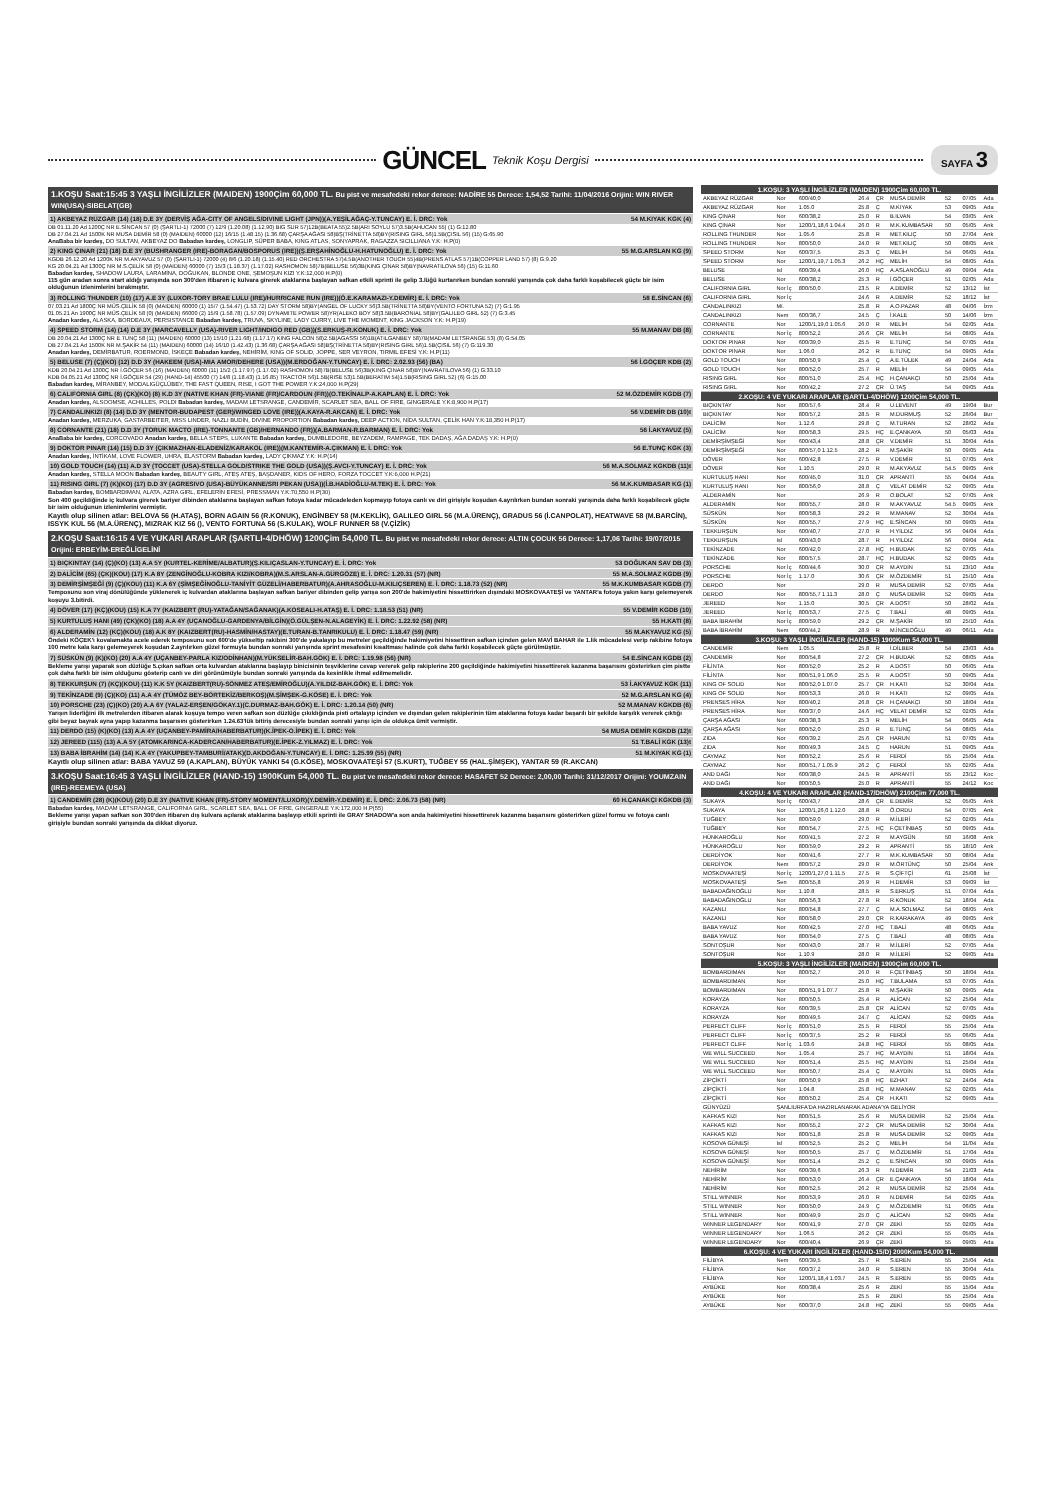GÜNCEL Teknik Koşu Dergisi SAYFA 3
1.KOŞU Saat:15:45 3 YAŞLI İNGİLİZLER (MAIDEN) 1900Çim 60,000 TL. Bu pist ve mesafedeki rekor derece: NADİRE 55 Derece: 1,54,52 Tarihi: 11/04/2016 Orijini: WIN RIVER WIN(USA)-SIBELAT(GB)
1) AKBEYAZ RÜZGAR (14) (18) D.E 3Y (DERVİŞ AĞA-CITY OF ANGELS/DIVINE LIGHT (JPN))(A.YEŞİLAĞAÇ-Y.TUNCAY) E. İ. DRC: Yok 54 M.KIYAK KGK (4)
DB 01.11.20 Ad 1200Ç NR E.SİNCAN 57 (0) (ŞARTLI-1) 72000 (7) 12/9 (1.20.08) (1.12.90) BIG SUR 57)12B(BEATA 55)2.5B(ARI SOYLU 57)3.5B(AHUCAN 55) (1) G:12.80
DB 27.04.21 Ad 1500K NR MUSA DEMİR 58 (0) (MAIDEN) 60000 (12) 16/15 (1.48.15) (1.36.68) ÇARŞA AĞASI 58)BŞ(TRİNETTA 58)BY(RISING GIRL 56)1.5B(ÇISIL 56) (15) G:65.90
AnaBaba bir kardeş, DO SULTAN, AKBEYAZ DO Babadan kardeş, LONGLIP, SÜPER BABA, KING ATLAS, SONYAPRAK, RAGAZZA SICILLIANA Y.K: H.P(0)
2) KING ÇINAR (21) (18) D.E 3Y (BUSHRANGER (IRE)-BORAGAN/BOSPORUS (IRE))(Ş.ERŞAHİNOĞLU-H.HATUNOĞLU) E. İ. DRC: Yok 55 M.G.ARSLAN KG (9)
KGDB 26.12.20 Ad 1200K NR M.AKYAVUZ 57 (0) (ŞARTLI-1) 72000 (4) 8/6 (1.20.18) (1.15.40) RED ORCHESTRA 57)4.5B(ANOTHER TOUCH 55)4B(PRENS ATLAS 57)1B(COPPER LAND 57) (8) G:9.20
KG 20.04.21 Ad 1300Ç NR M.S.ÇELİK 58 (0) (MAIDEN) 60000 (7) 15/3 (1.18.37) (1.17.02) RASHOMON 58)7B(BELUSE 56)3B(KING ÇINAR 58)BY(NAVRATILOVA 56) (15) G:11.60
Babadan kardeş, SHADOW LAURA, LARAMİNA, DOĞUKAN, BLONDE ONE, ŞEMOŞUN KIZI Y.K:12,000 H.P(0)
115 gün aradan sonra start aldığı yarışında son 300'den itibaren iç kulvara girerek ataklarına başlayan safkan etkili sprinti ile gelip 3.lüğü kurtarırken bundan sonraki yarışında çok daha farklı koşabilecek güçte bir isim olduğunun izlenimlerini bırakmıştır.
3) ROLLING THUNDER (10) (17) A.E 3Y (LUXOR-TORY BRAE LULU (IRE)/HURRICANE RUN (IRE))(Ö.E.KARAMAZI-Y.DEMİR) E. İ. DRC: Yok 58 E.SİNCAN (6)
07.03.21 Ad 1800Ç NR MÜS.ÇELİK 58 (0) (MAIDEN) 60000 (1) 15/7 (1.54.47) (1.53.72) DAY STORM 58)BY(ANGEL OF LUCKY 56)3.5B(TRİNETTA 58)BY(VENTO FORTUNA 52) (7) G:1.95
01.05.21 An 1900Ç NR MÜS.ÇELİK 58 (0) (MAIDEN) 66000 (2) 15/9 (1.58.78) (1.57.09) DYNAMITE POWER 58)YR(ALEKO BOY 58)3.5B(BARONIAL 58)BY(GALILEO GIRL 52) (7) G:3.45
Anadan kardeş, ALASKA, BORDEAUX, PERSISTANCE Babadan kardeş, TRUVA, SKYLINE, LADY CURRY, LIVE THE MOMENT, KING JACKSON Y.K: H.P(19)
4) SPEED STORM (14) (14) D.E 3Y (MARCAVELLY (USA)-RIVER LIGHT/INDIGO RED (GB))(S.ERKUŞ-R.KONUK) E. İ. DRC: Yok 55 M.MANAV DB (8)
DB 20.04.21 Ad 1300Ç NR E.TUNÇ 58 (11) (MAIDEN) 60000 (13) 15/10 (1.21.68) (1.17.17) KING FALCON 58)2.5B(AGASSI 56)1B(ATILGANBEY 58)7B(MADAM LETSRANGE 53) (8) G:54.05
DB 27.04.21 Ad 1500K NR M.ŞAKİR 54 (11) (MAIDEN) 60000 (14) 16/10 (1.42.43) (1.36.68) ÇARŞA AĞASI 58)BŞ(TRİNETTA 58)BY(RISING GIRL 56)1.5B(ÇISIL 56) (7) G:119.30
Anadan kardeş, DEMİRBATUR, ROERMOND, İSKEÇE Babadan kardeş, NEHİRİM, KING OF SOLID, JOPPE, SER VEYRON, TIRMIL EFESİ Y.K: H.P(11)
5) BELUSE (7) (Ç)(KO) (12) D.D 3Y (HAKEEM (USA)-MIA AMOR/DEHERE (USA))(M.ERDOĞAN-Y.TUNCAY) E. İ. DRC: 2.02.93 (56) (BA) 56 İ.GÖÇER KDB (2)
KDB 20.04.21 Ad 1300Ç NR İ.GÖÇER 56 (16) (MAIDEN) 60000 (11) 15/2 (1.17.97) (1.17.02) RASHOMON 58)7B(BELUSE 56)3B(KING ÇINAR 58)BY(NAVRATILOVA 56) (1) G:33.10
KDB 04.05.21 Ad 1300Ç NR İ.GÖÇER 54 (29) (HAND-14) 45500 (7) 14/8 (1.18.43) (1.16.85) TRACTOR 56)1.5B(RISE 53)1.5B(BERATIM 54)1.5B(RISING GIRL 52) (6) G:15.00
Babadan kardeş, MİRANBEY, MODALIGÜÇLÜBEY, THE FAST QUEEN, RISE, I GOT THE POWER Y.K:24,000 H.P(29)
6) CALIFORNIA GIRL (8) (ÇK)(KO) (8) K.D 3Y (NATIVE KHAN (FR)-VIANE (FR)/CARDOUN (FR))(O.TEKİNALP-A.KAPLAN) E. İ. DRC: Yok 52 M.ÖZDEMİR KGDB (7)
Anadan kardeş, ALSOOMSE, ACHILLES, POLDI Babadan kardeş, MADAM LETSRANGE, CANDEMİR, SCARLET SEA, BALL OF FIRE, GINGERALE Y.K:8,900 H.P(17)
7) CANDALINKIZI (8) (14) D.D 3Y (MENTOR-BUDAPEST (GER)/WINGED LOVE (IRE))(A.KAYA-R.AKCAN) E. İ. DRC: Yok 56 V.DEMİR DB (10)t
Anadan kardeş, MERZUKA, GASTARBEITER, MISS LINDER, NAZLI BUDİN, DIVINE PROPORTION Babadan kardeş, DEEP ACTION, NİDA SULTAN, ÇELİK HAN Y.K:18,350 H.P(17)
8) CORNANTE (21) (18) D.D 3Y (TORUK MACTO (IRE)-TONNANTE (GB)/HERNANDO (FR))(A.BARMAN-R.BARMAN) E. İ. DRC: Yok 56 İ.AKYAVUZ (5)
AnaBaba bir kardeş, CORCOVADO Anadan kardeş, BELLA STEPS, LUXANTE Babadan kardeş, DUMBLEDORE, BEYZADEM, RAMPAGE, TEK DADAŞ, AĞA DADAŞ Y.K: H.P(0)
9) DOKTOR PINAR (14) (15) D.D 3Y (ÇIKMAZHAN-ELADENİZ/KARAKOL (IRE))(M.KANTEMİR-A.ÇIKMAN) E. İ. DRC: Yok 56 E.TUNÇ KGK (3)
Anadan kardeş, İNTİKAM, LOVE FLOWER, UHRA, ELASTORM Babadan kardeş, LADY ÇIKMAZ Y.K: H.P(14)
10) GOLD TOUCH (14) (11) A.D 3Y (TOCCET (USA)-STELLA GOLD/STRIKE THE GOLD (USA))(Ş.AVCI-Y.TUNCAY) E. İ. DRC: Yok 56 M.A.SOLMAZ KGKDB (11)t
Anadan kardeş, STELLA MOON Babadan kardeş, BEAUTY GIRL, ATEŞ ATEŞ, BAŞDANER, KIDS OF HERO, FORZA TOCCET Y.K:6,000 H.P(21)
11) RISING GIRL (7) (K)(KO) (17) D.D 3Y (AGRESIVO (USA)-BÜYÜKANNE/SRI PEKAN (USA))(İ.B.HADİOĞLU-M.TEK) E. İ. DRC: Yok 56 M.K.KUMBASAR KG (1)
Babadan kardeş, BOMBARDIMAN, ALATA, AZRA GIRL, EFELERİN EFESİ, PRESSMAN Y.K:70,550 H.P(30)
Son 400 geçildiğinde iç kulvara girerek bariyer dibinden ataklarına başlayan safkan fotoya kadar mücadeleden kopmayıp fotoya canlı ve diri girişiyle koşudan 4.ayrılırken bundan sonraki yarışında daha farklı koşabilecek güçte bir isim olduğunun izlenimlerini vermiştir.
Kayıtlı olup silinen atlar: BELOVA 56 (H.ATAŞ), BORN AGAIN 56 (R.KONUK), ENGİNBEY 58 (M.KEKLİK), GALILEO GIRL 56 (M.A.ÜRENÇ), GRADUS 56 (İ.CANPOLAT), HEATWAVE 58 (M.BARCİN), ISSYK KUL 56 (M.A.ÜRENÇ), MIZRAK KIZ 56 (), VENTO FORTUNA 56 (S.KULAK), WOLF RUNNER 58 (V.ÇİZİK)
2.KOŞU Saat:16:15 4 VE YUKARI ARAPLAR (ŞARTLI-4/DHÖW) 1200Çim 54,000 TL. Bu pist ve mesafedeki rekor derece: ALTIN ÇOCUK 56 Derece: 1,17,06 Tarihi: 19/07/2015 Orijini: ERBEYİM-EREĞLİGELİNİ
1) BIÇKINTAY (14) (Ç)(KO) (13) A.A 5Y (KURTEL-KERİME/ALBATUR)(Ş.KILIÇASLAN-Y.TUNCAY) E. İ. DRC: Yok 53 DOĞUKAN SAV DB (3)
2) DALİCİM (65) (ÇK)(KOU) (17) K.A 8Y (ZENGİNOĞLU-KOBRA KIZI/KOBRA)(M.S.ARSLAN-A.GÜRGÖZE) E. İ. DRC: 1.20.31 (57) (NR) 55 M.A.SOLMAZ KGDB (9)
3) DEMİRŞİMŞEĞİ (9) (Ç)(KOU) (11) K.A 6Y (ŞİMŞEĞİNOĞLU-TANİYİT GÜZELİ/HABERBATUR)(A.AHRASOĞLU-M.KILIÇSEREN) E. İ. DRC: 1.18.73 (52) (NR) 55 M.K.KUMBASAR KGDB (7)
Temposunu son viraj dönülüğünde yüklenerek iç kulvardan ataklarına başlayan safkan bariyer dibinden gelip yarışa son 200'de hakimiyetini hissettirirken dışındaki MOSKOVAATEŞİ ve YANTAR'a fotoya yakın karşı gelemeyerek koşuyu 3.bitirdi.
4) DÖVER (17) (KÇ)(KOU) (15) K.A 7Y (KAIZBERT (RU)-YATAĞAN/SAĞANAK)(A.KOSEALI-H.ATAŞ) E. İ. DRC: 1.18.53 (51) (NR) 55 V.DEMİR KGDB (10)
5) KURTULUŞ HANI (49) (ÇK)(KO) (18) A.A 4Y (UÇANOĞLU-GARDENYA/BİLGİN)(Ö.GÜLŞEN-N.ALAGEYİK) E. İ. DRC: 1.22.92 (58) (NR) 55 H.KATI (8)
6) ALDERAMİN (12) (KÇ)(KOU) (18) A.K 8Y (KAIZBERT(RU)-HASMİN/HASTAY)(E.TURAN-B.TANRIKULU) E. İ. DRC: 1.18.47 (59) (NR) 55 M.AKYAVUZ KG (5)
Öndeki KÖÇEK'i kovalamakta acele ederek temposunu son 600'de yükseltip rakibini 300'de yakalayıp bu metreler geçildiğinde hakimiyetini hissettiren safkan içinden gelen MAVİ BAHAR ile 1.lik mücadelesi verip rakibine fotoya 100 metre kala karşı gelemeyerek koşudan 2.ayrılırken güzel formuyla bundan sonraki yarışında sprint mesafesini kısaltması halinde çok daha farklı koşabilecek güçte görülmüştür.
7) SÜSKÜN (9) (K)(KO) (20) A.A 4Y (UÇANBEY-PARLA KIZ/ODİNHAN)(M.YÜKSELİR-BAH.GÖK) E. İ. DRC: 1.19.98 (56) (NR) 54 E.SİNCAN KGDB (2)
Bekleme yarışı yaparak son düzlüğe 5.çıkan safkan orta kulvardan ataklarına başlayıp binicisinin teşviklerine cevap vererek gelip rakiplerine 200 geçildiğinde hakimiyetini hissettirerek kazanma başarısını gösterirken çim pistte çok daha farklı bir isim olduğunu gösterip canlı ve diri görünümüyle bundan sonraki yarışında da kesinlikle ihmal edilmemelidir.
8) TEKKURŞUN (7) (KÇ)(KOU) (11) K.K 5Y (KAIZBERT(RU)-SÖNMEZ ATEŞ/EMİROĞLU)(A.YILDIZ-BAH.GÖK) E. İ. DRC: Yok 53 İ.AKYAVUZ KGK (11)
9) TEKİNZADE (9) (Ç)(KO) (11) A.A 4Y (TÜMÖZ BEY-BÖRTEKİZ/BERKOŞ)(M.ŞİMŞEK-G.KÖSE) E. İ. DRC: Yok 52 M.G.ARSLAN KG (4)
10) PORSCHE (23) (Ç)(KO) (20) A.A 6Y (YALAZ-ERŞEN/GÖKAY.1)(C.DURMAZ-BAH.GÖK) E. İ. DRC: 1.20.14 (50) (NR) 52 M.MANAV KGKDB (6)
Yarışın liderliğini ilk metrelerden itibaren alarak koşuya tempo veren safkan son düzlüğe çıkıldığında pisti ortalayıp içinden ve dışından gelen rakiplerinin tüm ataklarına fotoya kadar başarılı bir şekilde karşılık vererek çıktığı gibi beyaz bayrak ayna yapıp kazanma başarısını gösterirken 1.24.63'lük bitiriş derecesiyle bundan sonraki yarışı için de oldukça ümit vermiştir.
11) DERDO (15) (K)(KO) (13) A.A 4Y (UÇANBEY-PAMİRA/HABERBATUR)(K.İPEK-O.İPEK) E. İ. DRC: Yok 54 MUSA DEMİR KGKDB (12)t
12) JEREED (115) (13) A.A 5Y (ATOMKARINCA-KADERCAN/HABERBATUR)(E.İPEK-Z.YILMAZ) E. İ. DRC: Yok 51 T.BALİ KGK (13)t
13) BABA İBRAHİM (14) (14) K.A 4Y (YAKUPBEY-TAMBURİ/ATAK)(D.AKDOĞAN-Y.TUNCAY) E. İ. DRC: 1.25.99 (55) (NR) 51 M.KIYAK KG (1)
Kayıtlı olup silinen atlar: BABA YAVUZ 59 (A.KAPLAN), BÜYÜK YANKI 54 (G.KÖSE), MOSKOVAATEŞİ 57 (S.KURT), TUĞBEY 55 (HAL.ŞİMŞEK), YANTAR 59 (R.AKCAN)
3.KOŞU Saat:16:45 3 YAŞLI İNGİLİZLER (HAND-15) 1900Kum 54,000 TL. Bu pist ve mesafedeki rekor derece: HASAFET 52 Derece: 2,00,00 Tarihi: 31/12/2017 Orijini: YOUMZAIN (IRE)-REEMEYA (USA)
1) CANDEMİR (28) (K)(KOU) (20) D.E 3Y (NATIVE KHAN (FR)-STORY MOMENT/LUXOR)(Y.DEMİR-Y.DEMİR) E. İ. DRC: 2.06.73 (58) (NR) 60 H.ÇANAKÇI KGKDB (3)
Babadan kardeş, MADAM LETSRANGE, CALIFORNIA GIRL, SCARLET SEA, BALL OF FIRE, GINGERALE Y.K:172,000 H.P(55)
Bekleme yarışı yapan safkan son 300'den itibaren dış kulvara açılarak ataklarına başlayıp etkili sprinti ile GRAY SHADOW'a son anda hakimiyetini hissettirerek kazanma başarısını gösterirken güzel formu ve fotoya canlı girişiyle bundan sonraki yarışında da dikkat diyoruz.
| 1.KOŞU: 3 YAŞLI İNGİLİZLER (MAIDEN) 1900Çim 60,000 TL. | | | | | | | | |
| --- | --- | --- | --- | --- | --- | --- | --- | --- |
| AKBEYAZ RÜZGAR | Nor | 600/40,0 | 26.4 | ÇR | MUSA DEMİR | 52 | 07/05 | Ada |
| AKBEYAZ RÜZGAR | Nor | 1.05.0 | 25.8 | Ç | M.KIYAK | 53 | 09/05 | Ada |
| KING ÇINAR | Nor | 600/38,2 | 25.0 | R | B.ILVAN | 54 | 03/05 | Ank |
| KING ÇINAR | Nor | 1200/1,18,6 1.04.4 | 26.0 | R | M.K.KUMBASAR | 50 | 05/05 | Ank |
| ROLLING THUNDER | Nor | 1.05.6 | 25.8 | R | MET.KILIÇ | 50 | 27/04 | Ank |
| ROLLING THUNDER | Nor | 800/50,0 | 24.0 | R | MET.KILIÇ | 50 | 08/05 | Ank |
| SPEED STORM | Nor | 600/37,5 | 25.3 | Ç | MELİH | 54 | 06/05 | Ada |
| SPEED STORM | Nor | 1200/1,19,7 1.05.3 | 26.2 | HÇ | MELİH | 54 | 08/05 | Ada |
| BELUSE | Isl | 600/39,4 | 26.0 | HÇ | A.ASLANOĞLU | 49 | 09/04 | Ada |
| BELUSE | Nor | 600/38,2 | 25.3 | R | İ.GÖÇER | 51 | 02/05 | Ada |
| CALIFORNIA GIRL | Nor İç | 800/50,0 | 23.5 | R | A.DEMİR | 52 | 13/12 | İst |
| CALIFORNIA GIRL | Nor İç | | 24.6 | R | A.DEMİR | 52 | 18/12 | İst |
| CANDALINKIZI | Mi. | | 25.8 | R | A.O.PAZAR | 48 | 04/06 | İzm |
| CANDALINKIZI | Nem | 600/36,7 | 24.5 | Ç | İ.KALE | 50 | 14/06 | İzm |
| CORNANTE | Nor | 1200/1,19,0 1.05.6 | 26.0 | R | MELİH | 54 | 02/05 | Ada |
| CORNANTE | Nor İç | 800/52,2 | 26.6 | ÇR | MELİH | 54 | 08/05 | Ada |
| DOKTOR PINAR | Nor | 600/39,0 | 25.5 | R | E.TUNÇ | 54 | 07/05 | Ada |
| DOKTOR PINAR | Nor | 1.06.0 | 26.2 | R | E.TUNÇ | 54 | 09/05 | Ada |
| GOLD TOUCH | Nor | 800/50,9 | 25.4 | Ç | A.E.TÜLEK | 49 | 24/04 | Ada |
| GOLD TOUCH | Nor | 800/52,0 | 25.7 | R | MELİH | 54 | 09/05 | Ada |
| RISING GIRL | Nor | 800/51,0 | 25.4 | HÇ | H.ÇANAKÇI | 50 | 25/04 | Ada |
| RISING GIRL | Nor | 600/42,2 | 27.2 | ÇR | Ü.TAŞ | 54 | 09/05 | Ada |
| 2.KOŞU: 4 VE YUKARI ARAPLAR (ŞARTLI-4/DHÖW) 1200Çim 54,000 TL. | | | | | | | | |
| BIÇKINTAY | Nor | 800/57,6 | 28.4 | R | U.LEVENT | 49 | 19/04 | Bur |
| BIÇKINTAY | Nor | 800/57,2 | 28.5 | R | M.DURMUŞ | 52 | 26/04 | Bur |
| DALİCİM | Nor | 1.12.6 | 29.8 | Ç | M.TURAN | 52 | 28/02 | Ada |
| DALİCİM | Nor | 800/58,3 | 29.5 | HÇ | E.ÇANKAYA | 50 | 05/03 | Ada |
| DEMİRŞİMŞEĞİ | Nor | 600/43,4 | 28.8 | ÇR | V.DEMİR | 51 | 30/04 | Ada |
| DEMİRŞİMŞEĞİ | Nor | 800/57,0 1.12.5 | 28.2 | R | M.ŞAKİR | 50 | 09/05 | Ada |
| DÖVER | Nor | 600/42,8 | 27.5 | R | V.DEMİR | 51 | 07/05 | Ank |
| DÖVER | Nor | 1.10.5 | 29.0 | R | M.AKYAVUZ | 54.5 | 09/05 | Ank |
| KURTULUŞ HANI | Nor | 600/45,0 | 31.0 | ÇR | APRANTİ | 55 | 04/04 | Ada |
| KURTULUŞ HANI | Nor | 800/56,0 | 28.8 | Ç | VELAT DEMİR | 52 | 09/05 | Ada |
| ALDERAMİN | Nor | | 26.9 | R | O.BOLAT | 52 | 07/05 | Ank |
| ALDERAMİN | Nor | 800/55,7 | 28.0 | R | M.AKYAVUZ | 54.5 | 09/05 | Ank |
| SÜSKÜN | Nor | 800/58,3 | 29.2 | R | M.MANAV | 52 | 30/04 | Ada |
| SÜSKÜN | Nor | 800/55,7 | 27.9 | HÇ | E.SİNCAN | 50 | 09/05 | Ada |
| TEKKURŞUN | Nor | 600/40,7 | 27.0 | R | H.YILDIZ | 56 | 04/04 | Ada |
| TEKKURŞUN | Isl | 600/43,0 | 28.7 | R | H.YILDIZ | 56 | 09/04 | Ada |
| TEKİNZADE | Nor | 600/42,0 | 27.8 | HÇ | H.BUDAK | 52 | 07/05 | Ada |
| TEKİNZADE | Nor | 800/57,5 | 28.7 | HÇ | H.BUDAK | 52 | 09/05 | Ada |
| PORSCHE | Nor İç | 600/44,6 | 30.0 | ÇR | M.AYDIN | 51 | 23/10 | Ada |
| PORSCHE | Nor İç | 1.17.0 | 30.6 | ÇR | M.ÖZDEMİR | 51 | 25/10 | Ada |
| DERDO | Nor | | 29.0 | R | MUSA DEMİR | 52 | 07/05 | Ada |
| DERDO | Nor | 800/55,7 1.11.3 | 28.0 | Ç | MUSA DEMİR | 52 | 09/05 | Ada |
| JEREED | Nor | 1.15.0 | 30.5 | ÇR | A.DOST | 50 | 28/02 | Ada |
| JEREED | Nor İç | 800/53,7 | 27.5 | Ç | T.BALİ | 48 | 09/05 | Ada |
| BABA İBRAHİM | Nor İç | 800/59,0 | 29.2 | ÇR | M.ŞAKİR | 50 | 25/10 | Ada |
| BABA İBRAHİM | Nem | 600/44,2 | 28.9 | R | M.İNCEOĞLU | 49 | 06/11 | Ada |
| 3.KOŞU: 3 YAŞLI İNGİLİZLER (HAND-15) 1900Kum 54,000 TL. | | | | | | | | |
| CANDEMİR | Nem | 1.05.5 | 25.8 | R | İ.DİLBER | 54 | 23/03 | Ada |
| CANDEMİR | Nor | 800/54,8 | 27.2 | ÇR | H.BUDAK | 52 | 08/05 | Ada |
| FİLİNTA | Nor | 800/52,0 | 25.2 | R | A.DOST | 50 | 06/05 | Ada |
| FİLİNTA | Nor | 800/51,9 1.06.0 | 25.5 | R | A.DOST | 50 | 09/05 | Ada |
| KING OF SOLID | Nor | 800/52,0 1.07.0 | 25.7 | ÇR | H.KATI | 52 | 30/04 | Ada |
| KING OF SOLID | Nor | 800/53,3 | 26.0 | R | H.KATI | 52 | 09/05 | Ada |
| PRENSES HİRA | Nor | 800/40,2 | 26.8 | ÇR | H.ÇANAKÇI | 50 | 18/04 | Ada |
| PRENSES HİRA | Nor | 600/37,0 | 24.6 | HÇ | VELAT DEMİR | 52 | 02/05 | Ada |
| ÇARŞA AĞASI | Nor | 600/38,3 | 25.3 | R | MELİH | 54 | 06/05 | Ada |
| ÇARŞA AĞASI | Nor | 800/52,0 | 25.0 | R | E.TUNÇ | 54 | 08/05 | Ada |
| ZIDA | Nor | 600/39,2 | 25.6 | ÇR | HARUN | 51 | 07/05 | Ada |
| ZIDA | Nor | 800/49,3 | 24.5 | Ç | HARUN | 51 | 09/05 | Ada |
| CAYMAZ | Nor | 800/52,2 | 25.6 | R | FERDİ | 55 | 25/04 | Ada |
| CAYMAZ | Nor | 800/51,7 1.05.9 | 26.2 | Ç | FERDİ | 55 | 02/05 | Ada |
| AND DAĞI | Nor | 600/38,0 | 24.5 | R | APRANTİ | 55 | 23/12 | Koc |
| AND DAĞI | Nor | 800/50,5 | 25.0 | R | APRANTİ | 55 | 24/12 | Koc |
| 4.KOŞU: 4 VE YUKARI ARAPLAR (HAND-17/DHÖW) 2100Çim 77,000 TL. | | | | | | | | |
| SUKAYA | Nor İç | 600/43,7 | 28.6 | ÇR | E.DEMİR | 52 | 05/05 | Ank |
| SUKAYA | Nor | 1200/1,26,0 1.12.0 | 28.8 | R | Ö.ORDU | 54 | 07/05 | Ank |
| TUĞBEY | Nor | 800/59,0 | 29.0 | R | M.İLERİ | 52 | 02/05 | Ada |
| TUĞBEY | Nor | 800/54,7 | 27.5 | HÇ | F.ÇETİNBAŞ | 50 | 09/05 | Ada |
| HÜNKAROĞLU | Nor | 600/41,5 | 27.2 | R | M.AYGÜN | 50 | 16/08 | Ank |
| HÜNKAROĞLU | Nor | 800/59,0 | 29.2 | R | APRANTİ | 55 | 18/10 | Ank |
| DERDİYOK | Nor | 600/41,6 | 27.7 | R | M.K.KUMBASAR | 50 | 08/04 | Ada |
| DERDİYOK | Nem | 800/57,2 | 29.0 | R | M.ÖRTÜNÇ | 50 | 25/04 | Ank |
| MOSKOVAATEŞİ | Nor İç | 1200/1,27,0 1.11.5 | 27.5 | R | S.ÇİFTÇİ | 61 | 25/08 | İst |
| MOSKOVAATEŞİ | Sen | 800/55,8 | 26.9 | R | H.DEMİR | 53 | 09/09 | İst |
| BABADAĞINOĞLU | Nor | 1.10.8 | 28.5 | R | S.ERKUŞ | 51 | 07/04 | Ada |
| BABADAĞINOĞLU | Nor | 800/56,3 | 27.8 | R | R.KONUK | 52 | 18/04 | Ada |
| KAZANLI | Nor | 800/54,8 | 27.7 | Ç | M.A.SOLMAZ | 54 | 08/05 | Ank |
| KAZANLI | Nor | 800/58,0 | 29.0 | ÇR | R.KARAKAYA | 49 | 09/05 | Ank |
| BABA YAVUZ | Nor | 600/42,5 | 27.0 | HÇ | T.BALİ | 48 | 06/05 | Ada |
| BABA YAVUZ | Nor | 800/54,0 | 27.5 | Ç | T.BALİ | 48 | 08/05 | Ada |
| SONTOŞUR | Nor | 600/43,0 | 28.7 | R | M.İLERİ | 52 | 07/05 | Ada |
| SONTOŞUR | Nor | 1.10.9 | 28.0 | R | M.İLERİ | 52 | 09/05 | Ada |
| 5.KOŞU: 3 YAŞLI İNGİLİZLER (MAIDEN) 1900Çim 60,000 TL. | | | | | | | | |
| BOMBARDIMAN | Nor | 800/52,7 | 26.0 | R | F.ÇETİNBAŞ | 50 | 18/04 | Ada |
| BOMBARDIMAN | Nor | | 25.0 | HÇ | T.BULAMA | 53 | 07/05 | Ada |
| BOMBARDIMAN | Nor | 800/51,9 1.07.7 | 25.8 | R | M.ŞAKİR | 50 | 09/05 | Ada |
| KORAYZA | Nor | 800/50,5 | 25.4 | R | ALİCAN | 52 | 25/04 | Ada |
| KORAYZA | Nor | 600/39,5 | 25.8 | ÇR | ALİCAN | 52 | 07/05 | Ada |
| KORAYZA | Nor | 800/49,5 | 24.7 | Ç | ALİCAN | 52 | 09/05 | Ada |
| PERFECT CLIFF | Nor İç | 800/51,0 | 25.5 | R | FERDİ | 55 | 25/04 | Ada |
| PERFECT CLIFF | Nor İç | 600/37,5 | 25.2 | R | FERDİ | 55 | 06/05 | Ada |
| PERFECT CLIFF | Nor İç | 1.03.6 | 24.8 | HÇ | FERDİ | 55 | 08/05 | Ada |
| WE WILL SUCCEED | Nor | 1.05.4 | 25.7 | HÇ | M.AYDIN | 51 | 18/04 | Ada |
| WE WILL SUCCEED | Nor | 800/51,4 | 25.5 | HÇ | M.AYDIN | 51 | 25/04 | Ada |
| WE WILL SUCCEED | Nor | 800/50,7 | 25.4 | Ç | M.AYDIN | 51 | 09/05 | Ada |
| ZİPÇİKTİ | Nor | 800/50,9 | 25.8 | HÇ | EZHAT | 52 | 24/04 | Ada |
| ZİPÇİKTİ | Nor | 1.04.8 | 25.8 | HÇ | M.MANAV | 52 | 02/05 | Ada |
| ZİPÇİKTİ | Nor | 800/50,2 | 25.4 | ÇR | H.KATI | 52 | 09/05 | Ada |
| GÜNYÜZÜ | ŞANLIURFA'DA HAZIRLANARAK ADANA'YA GELİYOR | | | | | | | |
| KAFKAS KIZI | Nor | 800/51,5 | 25.6 | R | MUSA DEMİR | 52 | 25/04 | Ada |
| KAFKAS KIZI | Nor | 800/55,2 | 27.2 | ÇR | MUSA DEMİR | 52 | 30/04 | Ada |
| KAFKAS KIZI | Nor | 800/51,8 | 25.8 | R | MUSA DEMİR | 52 | 09/05 | Ada |
| KOSOVA GÜNEŞİ | Isl | 800/52,5 | 25.2 | Ç | MELİH | 54 | 11/04 | Ada |
| KOSOVA GÜNEŞİ | Nor | 800/50,5 | 25.7 | Ç | M.ÖZDEMİR | 51 | 17/04 | Ada |
| KOSOVA GÜNEŞİ | Nor | 800/51,4 | 25.2 | Ç | E.SİNCAN | 50 | 09/05 | Ada |
| NEHİRİM | Nor | 600/39,6 | 26.3 | R | N.DEMİR | 54 | 21/03 | Ada |
| NEHİRİM | Nor | 800/53,0 | 26.4 | ÇR | E.ÇANKAYA | 50 | 18/04 | Ada |
| NEHİRİM | Nor | 800/52,5 | 26.2 | R | MUSA DEMİR | 52 | 25/04 | Ada |
| STILL WINNER | Nor | 800/53,9 | 26.0 | R | N.DEMİR | 54 | 02/05 | Ada |
| STILL WINNER | Nor | 800/50,0 | 24.9 | Ç | M.ÖZDEMİR | 51 | 06/05 | Ada |
| STILL WINNER | Nor | 800/49,9 | 25.0 | Ç | ALİCAN | 52 | 09/05 | Ada |
| WINNER LEGENDARY | Nor | 600/41,9 | 27.0 | ÇR | ZEKİ | 55 | 02/05 | Ada |
| WINNER LEGENDARY | Nor | 1.06.5 | 26.2 | ÇR | ZEKİ | 55 | 05/05 | Ada |
| WINNER LEGENDARY | Nor | 600/40,4 | 26.9 | ÇR | ZEKİ | 55 | 09/05 | Ada |
| 6.KOŞU: 4 VE YUKARI İNGİLİZLER (HAND-15/D) 2000Kum 54,000 TL. | | | | | | | | |
| FİLİBYA | Nem | 600/39,5 | 25.7 | R | S.EREN | 55 | 25/04 | Ada |
| FİLİBYA | Nor | 600/37,2 | 24.0 | R | S.EREN | 55 | 30/04 | Ada |
| FİLİBYA | Nor | 1200/1,18,4 1.03.7 | 24.5 | R | S.EREN | 55 | 09/05 | Ada |
| AYBÜKE | Nor | 600/38,4 | 25.6 | R | ZEKİ | 55 | 15/04 | Ada |
| AYBÜKE | Nor | | 25.5 | R | ZEKİ | 55 | 25/04 | Ada |
| AYBÜKE | Nor | 600/37,0 | 24.8 | HÇ | ZEKİ | 55 | 09/05 | Ada |